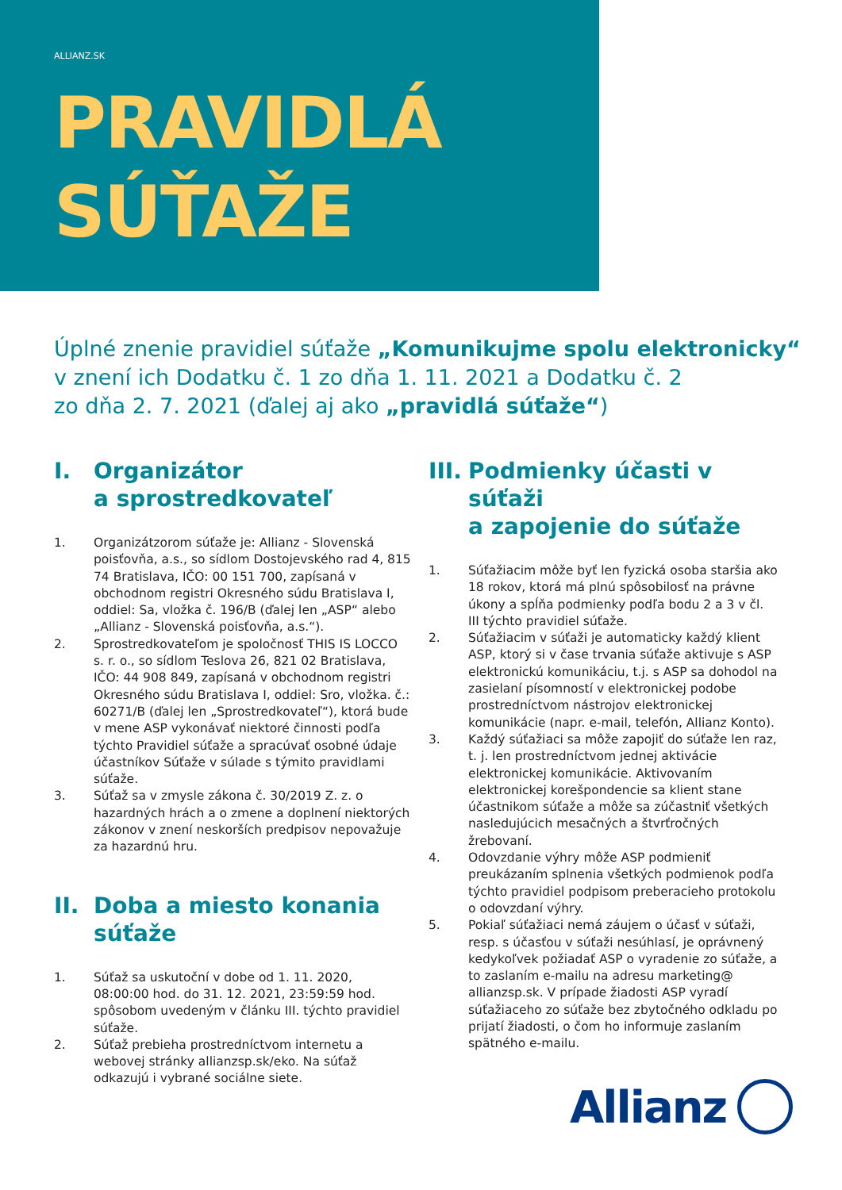ALLIANZ.SK
PRAVIDLÁ
SÚŤAŽE
Úplné znenie pravidiel súťaže „Komunikujme spolu elektronicky“
v znení ich Dodatku č. 1 zo dňa 1. 11. 2021 a Dodatku č. 2
zo dňa 2. 7. 2021 (ďalej aj ako „pravidlá súťaže“)
I. Organizátor
a sprostredkovateľ
1. Organizátzorom súťaže je: Allianz - Slovenská poisťovňa, a.s., so sídlom Dostojevského rad 4, 815 74 Bratislava, IČO: 00 151 700, zapísaná v obchodnom registri Okresného súdu Bratislava I, oddiel: Sa, vložka č. 196/B (ďalej len „ASP“ alebo „Allianz - Slovenská poisťovňa, a.s.“).
2. Sprostredkovateľom je spoločnosť THIS IS LOCCO s. r. o., so sídlom Teslova 26, 821 02 Bratislava, IČO: 44 908 849, zapísaná v obchodnom registri Okresného súdu Bratislava I, oddiel: Sro, vložka. č.: 60271/B (ďalej len „Sprostredkovateľ“), ktorá bude v mene ASP vykonávať niektoré činnosti podľa týchto Pravidiel súťaže a spracúvať osobné údaje účastníkov Súťaže v súlade s týmito pravidlami súťaže.
3. Súťaž sa v zmysle zákona č. 30/2019 Z. z. o hazardných hrách a o zmene a doplnení niektorých zákonov v znení neskorších predpisov nepovažuje za hazardnú hru.
II. Doba a miesto konania
súťaže
1. Súťaž sa uskutoční v dobe od 1. 11. 2020, 08:00:00 hod. do 31. 12. 2021, 23:59:59 hod. spôsobom uvedeným v článku III. týchto pravidiel súťaže.
2. Súťaž prebieha prostredníctvom internetu a webovej stránky allianzsp.sk/eko. Na súťaž odkazujú i vybrané sociálne siete.
III. Podmienky účasti v súťaži
a zapojenie do súťaže
1. Súťažiacim môže byť len fyzická osoba staršia ako 18 rokov, ktorá má plnú spôsobilosť na právne úkony a spĺňa podmienky podľa bodu 2 a 3 v čl. III týchto pravidiel súťaže.
2. Súťažiacim v súťaži je automaticky každý klient ASP, ktorý si v čase trvania súťaže aktivuje s ASP elektronickú komunikáciu, t.j. s ASP sa dohodol na zasielaní písomností v elektronickej podobe prostredníctvom nástrojov elektronickej komunikácie (napr. e-mail, telefón, Allianz Konto).
3. Každý súťažiaci sa môže zapojiť do súťaže len raz, t. j. len prostredníctvom jednej aktivácie elektronickej komunikácie. Aktivovaním elektronickej korešpondencie sa klient stane účastnikom súťaže a môže sa zúčastniť všetkých nasledujúcich mesačných a štvrťročných žrebovaní.
4. Odovzdanie výhry môže ASP podmieniť preukázaním splnenia všetkých podmienok podľa týchto pravidiel podpisom preberacieho protokolu o odovzdaní výhry.
5. Pokiaľ súťažiaci nemá záujem o účasť v súťaži, resp. s účasťou v súťaži nesúhlasí, je oprávnený kedykoľvek požiadať ASP o vyradenie zo súťaže, a to zaslaním e-mailu na adresu marketing@ allianzsp.sk. V prípade žiadosti ASP vyradí súťažiaceho zo súťaže bez zbytočného odkladu po prijatí žiadosti, o čom ho informuje zaslaním spätného e-mailu.
Allianz